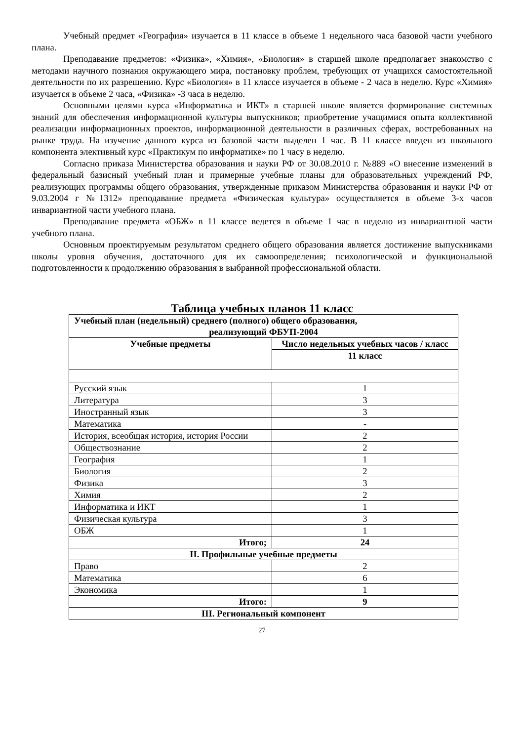Учебный предмет «География» изучается в 11 классе в объеме 1 недельного часа базовой части учебного плана.
Преподавание предметов: «Физика», «Химия», «Биология» в старшей школе предполагает знакомство с методами научного познания окружающего мира, постановку проблем, требующих от учащихся самостоятельной деятельности по их разрешению. Курс «Биология» в 11 классе изучается в объеме - 2 часа в неделю. Курс «Химия» изучается в объеме 2 часа, «Физика» -3 часа в неделю.
Основными целями курса «Информатика и ИКТ» в старшей школе является формирование системных знаний для обеспечения информационной культуры выпускников; приобретение учащимися опыта коллективной реализации информационных проектов, информационной деятельности в различных сферах, востребованных на рынке труда. На изучение данного курса из базовой части выделен 1 час. В 11 классе введен из школьного компонента элективный курс «Практикум по информатике» по 1 часу в неделю.
Согласно приказа Министерства образования и науки РФ от 30.08.2010 г. №889 «О внесение изменений в федеральный базисный учебный план и примерные учебные планы для образовательных учреждений РФ, реализующих программы общего образования, утвержденные приказом Министерства образования и науки РФ от 9.03.2004 г №1312» преподавание предмета «Физическая культура» осуществляется в объеме 3-х часов инвариантной части учебного плана.
Преподавание предмета «ОБЖ» в 11 классе ведется в объеме 1 час в неделю из инвариантной части учебного плана.
Основным проектируемым результатом среднего общего образования является достижение выпускниками школы уровня обучения, достаточного для их самоопределения; психологической и функциональной подготовленности к продолжению образования в выбранной профессиональной области.
Таблица учебных планов 11 класс
| Учебный план (недельный) среднего (полного) общего образования, реализующий ФБУП-2004 | |
| --- | --- |
| Учебные предметы | Число недельных учебных часов / класс |
| | 11 класс |
| Русский язык | 1 |
| Литература | 3 |
| Иностранный язык | 3 |
| Математика | - |
| История, всеобщая история, история России | 2 |
| Обществознание | 2 |
| География | 1 |
| Биология | 2 |
| Физика | 3 |
| Химия | 2 |
| Информатика и ИКТ | 1 |
| Физическая культура | 3 |
| ОБЖ | 1 |
| Итого; | 24 |
| II. Профильные учебные предметы | |
| Право | 2 |
| Математика | 6 |
| Экономика | 1 |
| Итого: | 9 |
| III. Региональный компонент | |
27